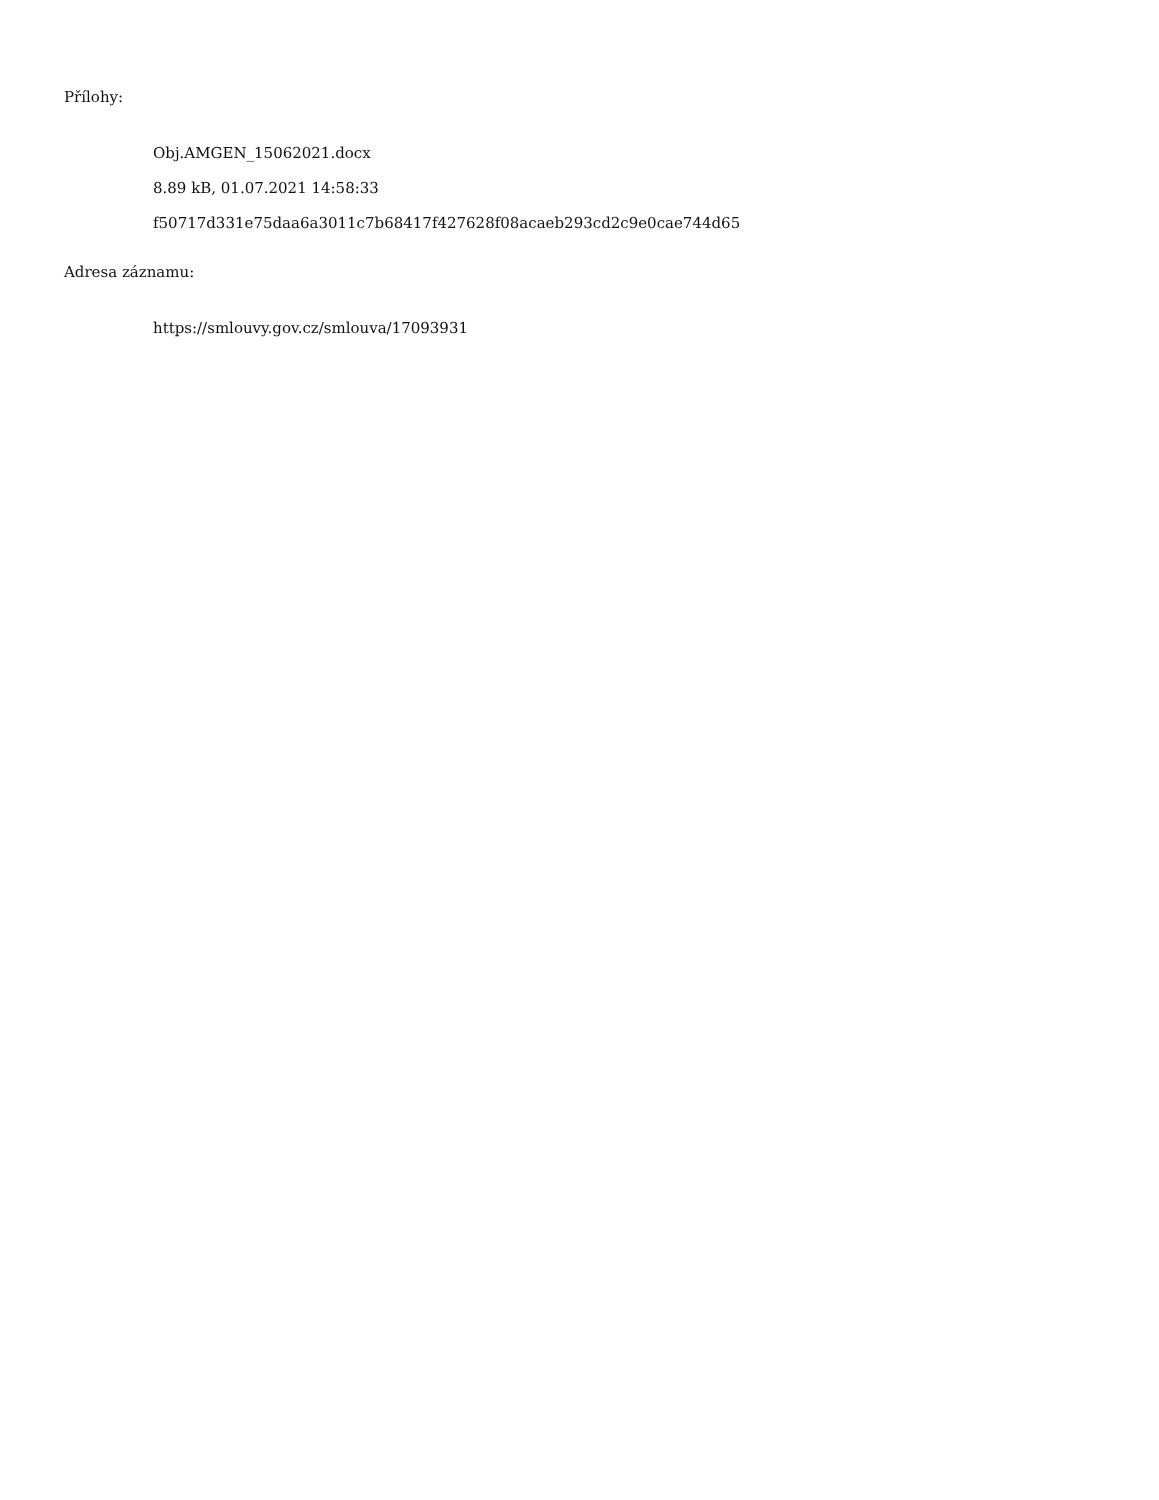Přílohy:
Obj.AMGEN_15062021.docx
8.89 kB, 01.07.2021 14:58:33
f50717d331e75daa6a3011c7b68417f427628f08acaeb293cd2c9e0cae744d65
Adresa záznamu:
https://smlouvy.gov.cz/smlouva/17093931